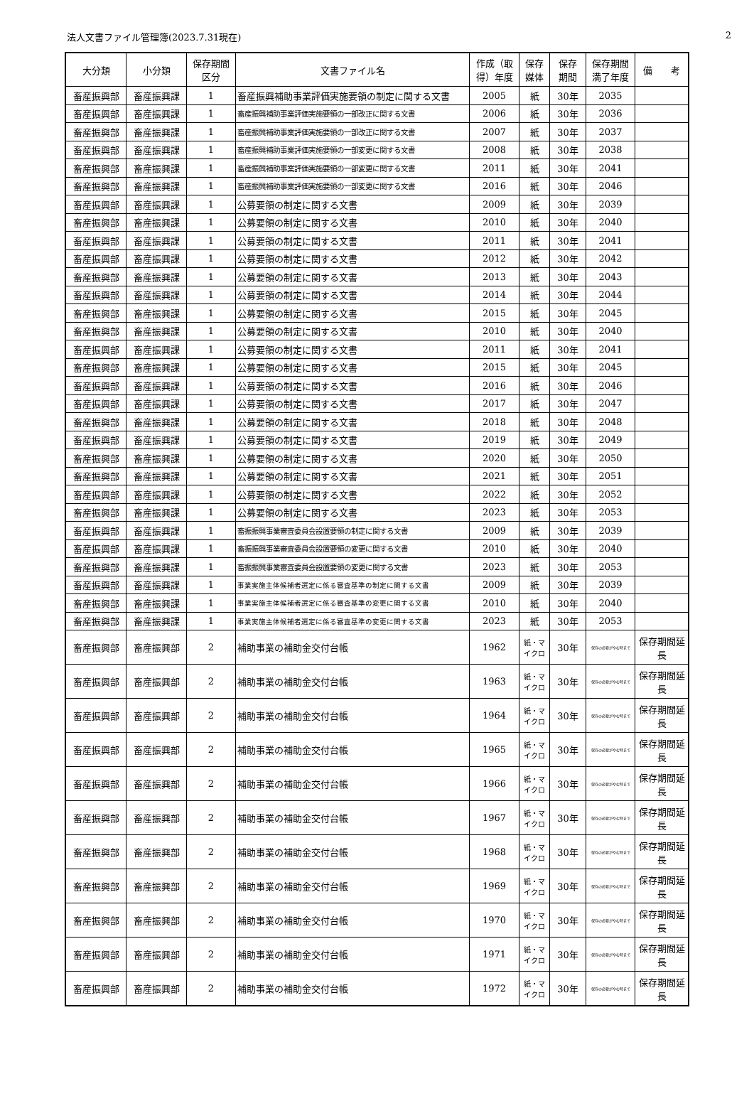法人文書ファイル管理簿(2023.7.31現在) 2
| 大分類 | 小分類 | 保存期間 区分 | 文書ファイル名 | 作成（取得）年度 | 保存 媒体 | 保存 期間 | 保存期間 満了年度 | 備 考 |
| --- | --- | --- | --- | --- | --- | --- | --- | --- |
| 畜産振興部 | 畜産振興課 | 1 | 畜産振興補助事業評価実施要領の制定に関する文書 | 2005 | 紙 | 30年 | 2035 | |
| 畜産振興部 | 畜産振興課 | 1 | 畜産振興補助事業評価実施要領の一部改正に関する文書 | 2006 | 紙 | 30年 | 2036 | |
| 畜産振興部 | 畜産振興課 | 1 | 畜産振興補助事業評価実施要領の一部改正に関する文書 | 2007 | 紙 | 30年 | 2037 | |
| 畜産振興部 | 畜産振興課 | 1 | 畜産振興補助事業評価実施要領の一部変更に関する文書 | 2008 | 紙 | 30年 | 2038 | |
| 畜産振興部 | 畜産振興課 | 1 | 畜産振興補助事業評価実施要領の一部変更に関する文書 | 2011 | 紙 | 30年 | 2041 | |
| 畜産振興部 | 畜産振興課 | 1 | 畜産振興補助事業評価実施要領の一部変更に関する文書 | 2016 | 紙 | 30年 | 2046 | |
| 畜産振興部 | 畜産振興課 | 1 | 公募要領の制定に関する文書 | 2009 | 紙 | 30年 | 2039 | |
| 畜産振興部 | 畜産振興課 | 1 | 公募要領の制定に関する文書 | 2010 | 紙 | 30年 | 2040 | |
| 畜産振興部 | 畜産振興課 | 1 | 公募要領の制定に関する文書 | 2011 | 紙 | 30年 | 2041 | |
| 畜産振興部 | 畜産振興課 | 1 | 公募要領の制定に関する文書 | 2012 | 紙 | 30年 | 2042 | |
| 畜産振興部 | 畜産振興課 | 1 | 公募要領の制定に関する文書 | 2013 | 紙 | 30年 | 2043 | |
| 畜産振興部 | 畜産振興課 | 1 | 公募要領の制定に関する文書 | 2014 | 紙 | 30年 | 2044 | |
| 畜産振興部 | 畜産振興課 | 1 | 公募要領の制定に関する文書 | 2015 | 紙 | 30年 | 2045 | |
| 畜産振興部 | 畜産振興課 | 1 | 公募要領の制定に関する文書 | 2010 | 紙 | 30年 | 2040 | |
| 畜産振興部 | 畜産振興課 | 1 | 公募要領の制定に関する文書 | 2011 | 紙 | 30年 | 2041 | |
| 畜産振興部 | 畜産振興課 | 1 | 公募要領の制定に関する文書 | 2015 | 紙 | 30年 | 2045 | |
| 畜産振興部 | 畜産振興課 | 1 | 公募要領の制定に関する文書 | 2016 | 紙 | 30年 | 2046 | |
| 畜産振興部 | 畜産振興課 | 1 | 公募要領の制定に関する文書 | 2017 | 紙 | 30年 | 2047 | |
| 畜産振興部 | 畜産振興課 | 1 | 公募要領の制定に関する文書 | 2018 | 紙 | 30年 | 2048 | |
| 畜産振興部 | 畜産振興課 | 1 | 公募要領の制定に関する文書 | 2019 | 紙 | 30年 | 2049 | |
| 畜産振興部 | 畜産振興課 | 1 | 公募要領の制定に関する文書 | 2020 | 紙 | 30年 | 2050 | |
| 畜産振興部 | 畜産振興課 | 1 | 公募要領の制定に関する文書 | 2021 | 紙 | 30年 | 2051 | |
| 畜産振興部 | 畜産振興課 | 1 | 公募要領の制定に関する文書 | 2022 | 紙 | 30年 | 2052 | |
| 畜産振興部 | 畜産振興課 | 1 | 公募要領の制定に関する文書 | 2023 | 紙 | 30年 | 2053 | |
| 畜産振興部 | 畜産振興課 | 1 | 畜振振興事業審査委員会設置要領の制定に関する文書 | 2009 | 紙 | 30年 | 2039 | |
| 畜産振興部 | 畜産振興課 | 1 | 畜振振興事業審査委員会設置要領の変更に関する文書 | 2010 | 紙 | 30年 | 2040 | |
| 畜産振興部 | 畜産振興課 | 1 | 畜振振興事業審査委員会設置要領の変更に関する文書 | 2023 | 紙 | 30年 | 2053 | |
| 畜産振興部 | 畜産振興課 | 1 | 事業実施主体候補者選定に係る審査基準の制定に関する文書 | 2009 | 紙 | 30年 | 2039 | |
| 畜産振興部 | 畜産振興課 | 1 | 事業実施主体候補者選定に係る審査基準の変更に関する文書 | 2010 | 紙 | 30年 | 2040 | |
| 畜産振興部 | 畜産振興課 | 1 | 事業実施主体候補者選定に係る審査基準の変更に関する文書 | 2023 | 紙 | 30年 | 2053 | |
| 畜産振興部 | 畜産振興部 | 2 | 補助事業の補助金交付台帳 | 1962 | 紙・マイクロ | 30年 | 保存の必要がやむ時まで | 保存期間延長 |
| 畜産振興部 | 畜産振興部 | 2 | 補助事業の補助金交付台帳 | 1963 | 紙・マイクロ | 30年 | 保存の必要がやむ時まで | 保存期間延長 |
| 畜産振興部 | 畜産振興部 | 2 | 補助事業の補助金交付台帳 | 1964 | 紙・マイクロ | 30年 | 保存の必要がやむ時まで | 保存期間延長 |
| 畜産振興部 | 畜産振興部 | 2 | 補助事業の補助金交付台帳 | 1965 | 紙・マイクロ | 30年 | 保存の必要がやむ時まで | 保存期間延長 |
| 畜産振興部 | 畜産振興部 | 2 | 補助事業の補助金交付台帳 | 1966 | 紙・マイクロ | 30年 | 保存の必要がやむ時まで | 保存期間延長 |
| 畜産振興部 | 畜産振興部 | 2 | 補助事業の補助金交付台帳 | 1967 | 紙・マイクロ | 30年 | 保存の必要がやむ時まで | 保存期間延長 |
| 畜産振興部 | 畜産振興部 | 2 | 補助事業の補助金交付台帳 | 1968 | 紙・マイクロ | 30年 | 保存の必要がやむ時まで | 保存期間延長 |
| 畜産振興部 | 畜産振興部 | 2 | 補助事業の補助金交付台帳 | 1969 | 紙・マイクロ | 30年 | 保存の必要がやむ時まで | 保存期間延長 |
| 畜産振興部 | 畜産振興部 | 2 | 補助事業の補助金交付台帳 | 1970 | 紙・マイクロ | 30年 | 保存の必要がやむ時まで | 保存期間延長 |
| 畜産振興部 | 畜産振興部 | 2 | 補助事業の補助金交付台帳 | 1971 | 紙・マイクロ | 30年 | 保存の必要がやむ時まで | 保存期間延長 |
| 畜産振興部 | 畜産振興部 | 2 | 補助事業の補助金交付台帳 | 1972 | 紙・マイクロ | 30年 | 保存の必要がやむ時まで | 保存期間延長 |